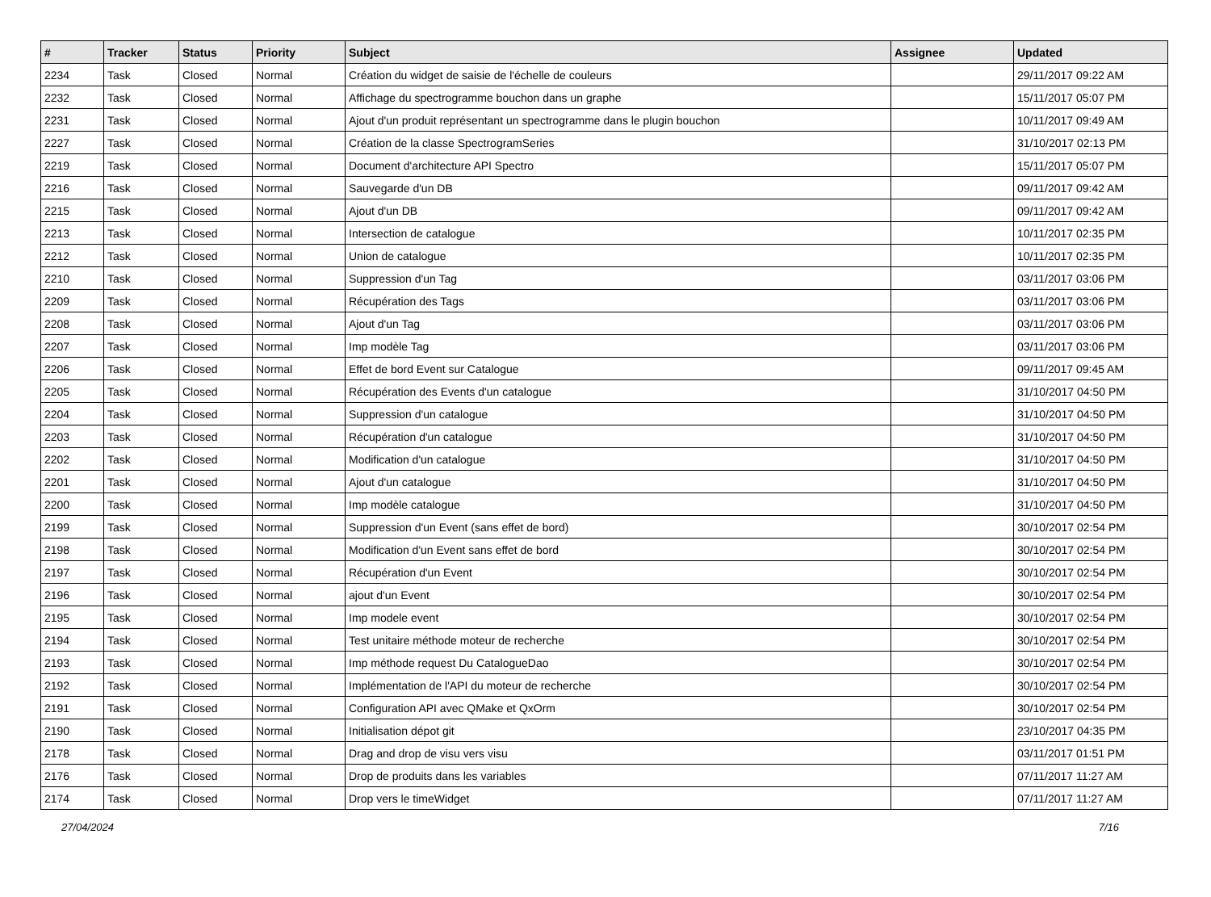| # | Tracker | Status | Priority | Subject | Assignee | Updated |
| --- | --- | --- | --- | --- | --- | --- |
| 2234 | Task | Closed | Normal | Création du widget de saisie de l'échelle de couleurs | | 29/11/2017 09:22 AM |
| 2232 | Task | Closed | Normal | Affichage du spectrogramme bouchon dans un graphe | | 15/11/2017 05:07 PM |
| 2231 | Task | Closed | Normal | Ajout d'un produit représentant un spectrogramme dans le plugin bouchon | | 10/11/2017 09:49 AM |
| 2227 | Task | Closed | Normal | Création de la classe SpectrogramSeries | | 31/10/2017 02:13 PM |
| 2219 | Task | Closed | Normal | Document d'architecture API Spectro | | 15/11/2017 05:07 PM |
| 2216 | Task | Closed | Normal | Sauvegarde d'un DB | | 09/11/2017 09:42 AM |
| 2215 | Task | Closed | Normal | Ajout d'un DB | | 09/11/2017 09:42 AM |
| 2213 | Task | Closed | Normal | Intersection de catalogue | | 10/11/2017 02:35 PM |
| 2212 | Task | Closed | Normal | Union de catalogue | | 10/11/2017 02:35 PM |
| 2210 | Task | Closed | Normal | Suppression d'un Tag | | 03/11/2017 03:06 PM |
| 2209 | Task | Closed | Normal | Récupération des Tags | | 03/11/2017 03:06 PM |
| 2208 | Task | Closed | Normal | Ajout d'un Tag | | 03/11/2017 03:06 PM |
| 2207 | Task | Closed | Normal | Imp modèle Tag | | 03/11/2017 03:06 PM |
| 2206 | Task | Closed | Normal | Effet de bord Event sur Catalogue | | 09/11/2017 09:45 AM |
| 2205 | Task | Closed | Normal | Récupération des Events d'un catalogue | | 31/10/2017 04:50 PM |
| 2204 | Task | Closed | Normal | Suppression d'un catalogue | | 31/10/2017 04:50 PM |
| 2203 | Task | Closed | Normal | Récupération d'un catalogue | | 31/10/2017 04:50 PM |
| 2202 | Task | Closed | Normal | Modification d'un catalogue | | 31/10/2017 04:50 PM |
| 2201 | Task | Closed | Normal | Ajout d'un catalogue | | 31/10/2017 04:50 PM |
| 2200 | Task | Closed | Normal | Imp modèle catalogue | | 31/10/2017 04:50 PM |
| 2199 | Task | Closed | Normal | Suppression d'un Event (sans effet de bord) | | 30/10/2017 02:54 PM |
| 2198 | Task | Closed | Normal | Modification d'un Event sans effet de bord | | 30/10/2017 02:54 PM |
| 2197 | Task | Closed | Normal | Récupération d'un Event | | 30/10/2017 02:54 PM |
| 2196 | Task | Closed | Normal | ajout d'un Event | | 30/10/2017 02:54 PM |
| 2195 | Task | Closed | Normal | Imp modele event | | 30/10/2017 02:54 PM |
| 2194 | Task | Closed | Normal | Test unitaire méthode moteur de recherche | | 30/10/2017 02:54 PM |
| 2193 | Task | Closed | Normal | Imp méthode request Du CatalogueDao | | 30/10/2017 02:54 PM |
| 2192 | Task | Closed | Normal | Implémentation de l'API du moteur de recherche | | 30/10/2017 02:54 PM |
| 2191 | Task | Closed | Normal | Configuration API avec QMake et QxOrm | | 30/10/2017 02:54 PM |
| 2190 | Task | Closed | Normal | Initialisation dépot git | | 23/10/2017 04:35 PM |
| 2178 | Task | Closed | Normal | Drag and drop de visu vers visu | | 03/11/2017 01:51 PM |
| 2176 | Task | Closed | Normal | Drop de produits dans les variables | | 07/11/2017 11:27 AM |
| 2174 | Task | Closed | Normal | Drop vers le timeWidget | | 07/11/2017 11:27 AM |
27/04/2024 7/16